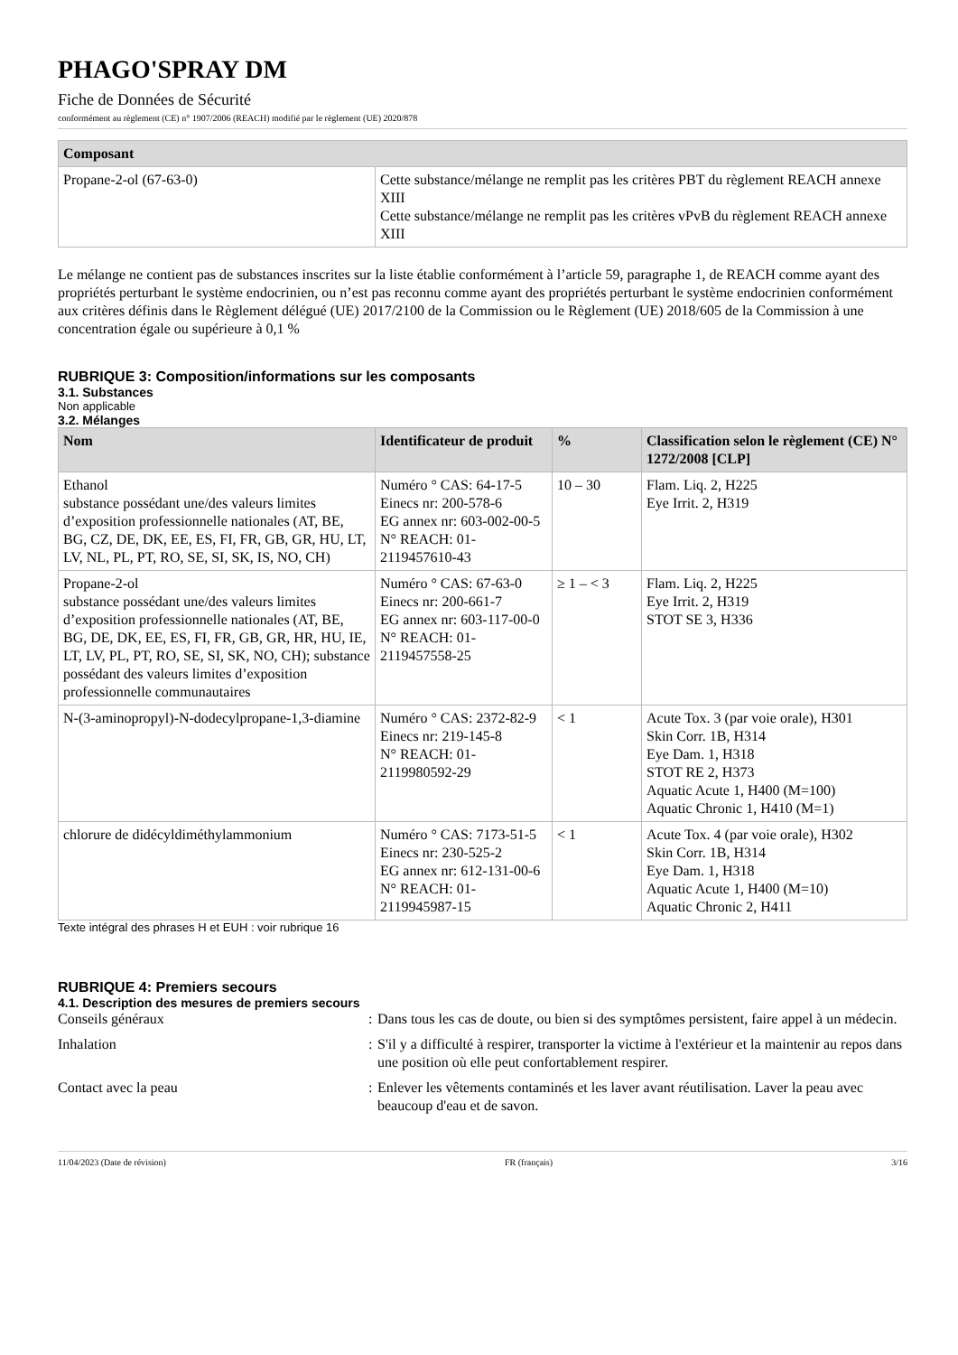PHAGO'SPRAY DM
Fiche de Données de Sécurité
conformément au règlement (CE) n° 1907/2006 (REACH) modifié par le règlement (UE) 2020/878
| Composant | |
| --- | --- |
| Propane-2-ol (67-63-0) | Cette substance/mélange ne remplit pas les critères PBT du règlement REACH annexe XIII Cette substance/mélange ne remplit pas les critères vPvB du règlement REACH annexe XIII |
Le mélange ne contient pas de substances inscrites sur la liste établie conformément à l’article 59, paragraphe 1, de REACH comme ayant des propriétés perturbant le système endocrinien, ou n’est pas reconnu comme ayant des propriétés perturbant le système endocrinien conformément aux critères définis dans le Règlement délégué (UE) 2017/2100 de la Commission ou le Règlement (UE) 2018/605 de la Commission à une concentration égale ou supérieure à 0,1 %
RUBRIQUE 3: Composition/informations sur les composants
3.1. Substances
Non applicable
3.2. Mélanges
| Nom | Identificateur de produit | % | Classification selon le règlement (CE) N° 1272/2008 [CLP] |
| --- | --- | --- | --- |
| Ethanol substance possédant une/des valeurs limites d’exposition professionnelle nationales (AT, BE, BG, CZ, DE, DK, EE, ES, FI, FR, GB, GR, HU, LT, LV, NL, PL, PT, RO, SE, SI, SK, IS, NO, CH) | Numéro ° CAS: 64-17-5 Einecs nr: 200-578-6 EG annex nr: 603-002-00-5 N° REACH: 01-2119457610-43 | 10 – 30 | Flam. Liq. 2, H225 Eye Irrit. 2, H319 |
| Propane-2-ol substance possédant une/des valeurs limites d’exposition professionnelle nationales (AT, BE, BG, DE, DK, EE, ES, FI, FR, GB, GR, HR, HU, IE, LT, LV, PL, PT, RO, SE, SI, SK, NO, CH); substance possédant des valeurs limites d’exposition professionnelle communautaires | Numéro ° CAS: 67-63-0 Einecs nr: 200-661-7 EG annex nr: 603-117-00-0 N° REACH: 01-2119457558-25 | ≥ 1 – < 3 | Flam. Liq. 2, H225 Eye Irrit. 2, H319 STOT SE 3, H336 |
| N-(3-aminopropyl)-N-dodecylpropane-1,3-diamine | Numéro ° CAS: 2372-82-9 Einecs nr: 219-145-8 N° REACH: 01-2119980592-29 | < 1 | Acute Tox. 3 (par voie orale), H301 Skin Corr. 1B, H314 Eye Dam. 1, H318 STOT RE 2, H373 Aquatic Acute 1, H400 (M=100) Aquatic Chronic 1, H410 (M=1) |
| chlorure de didécyldiméthylammonium | Numéro ° CAS: 7173-51-5 Einecs nr: 230-525-2 EG annex nr: 612-131-00-6 N° REACH: 01-2119945987-15 | < 1 | Acute Tox. 4 (par voie orale), H302 Skin Corr. 1B, H314 Eye Dam. 1, H318 Aquatic Acute 1, H400 (M=10) Aquatic Chronic 2, H411 |
Texte intégral des phrases H et EUH : voir rubrique 16
RUBRIQUE 4: Premiers secours
4.1. Description des mesures de premiers secours
Conseils généraux : Dans tous les cas de doute, ou bien si des symptômes persistent, faire appel à un médecin.
Inhalation : S'il y a difficulté à respirer, transporter la victime à l'extérieur et la maintenir au repos dans une position où elle peut confortablement respirer.
Contact avec la peau : Enlever les vêtements contaminés et les laver avant réutilisation. Laver la peau avec beaucoup d'eau et de savon.
11/04/2023 (Date de révision) FR (français) 3/16